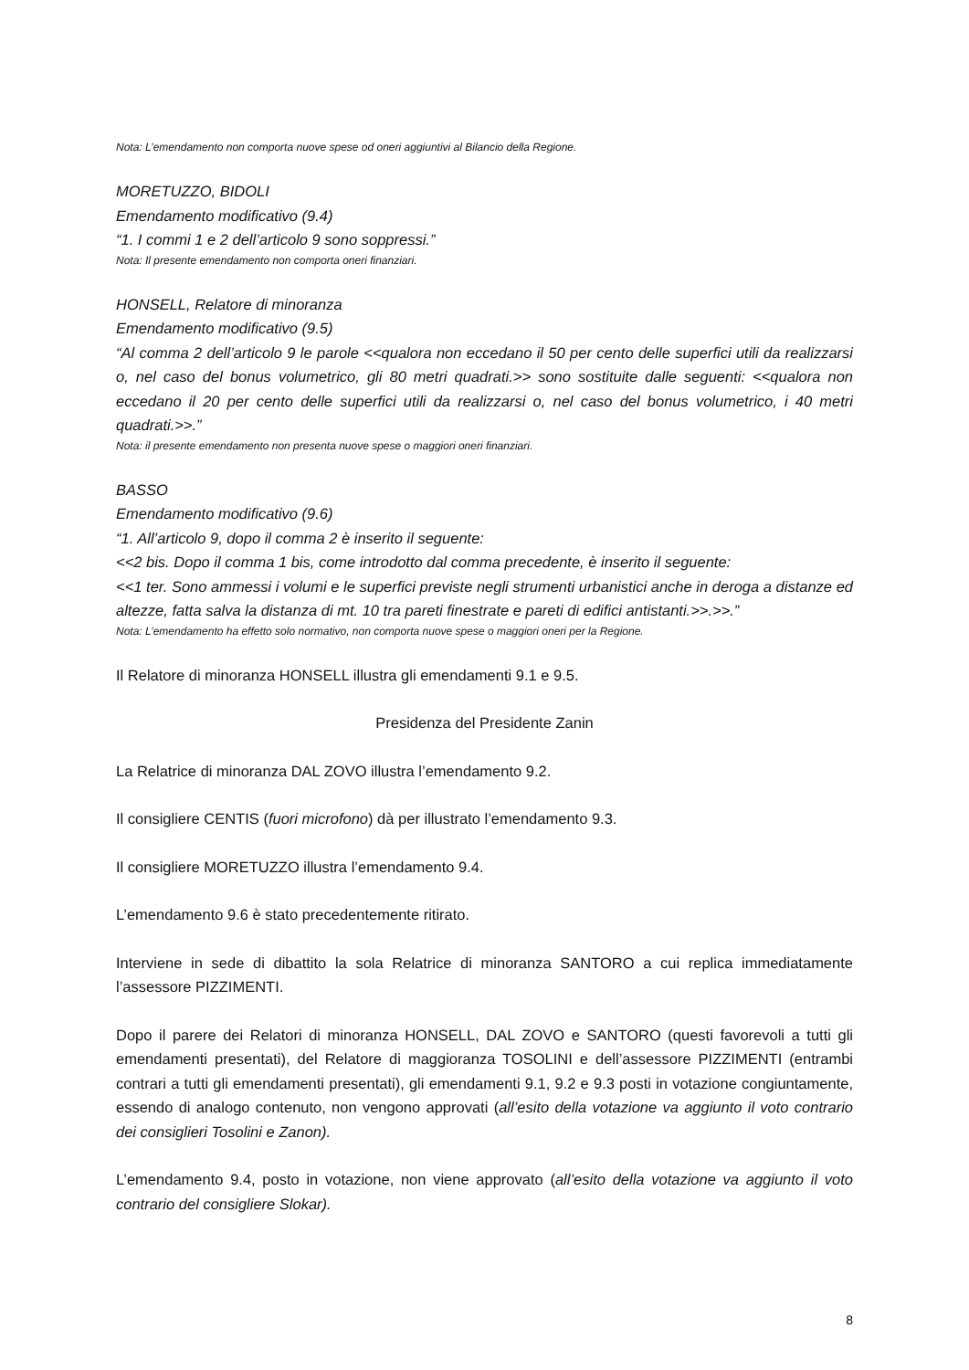Nota: L’emendamento non comporta nuove spese od oneri aggiuntivi al Bilancio della Regione.
MORETUZZO, BIDOLI
Emendamento modificativo (9.4)
“1. I commi 1 e 2 dell’articolo 9 sono soppressi.”
Nota: Il presente emendamento non comporta oneri finanziari.
HONSELL, Relatore di minoranza
Emendamento modificativo (9.5)
“Al comma 2 dell’articolo 9 le parole <<qualora non eccedano il 50 per cento delle superfici utili da realizzarsi o, nel caso del bonus volumetrico, gli 80 metri quadrati.>> sono sostituite dalle seguenti: <<qualora non eccedano il 20 per cento delle superfici utili da realizzarsi o, nel caso del bonus volumetrico, i 40 metri quadrati.>>.”
Nota: il presente emendamento non presenta nuove spese o maggiori oneri finanziari.
BASSO
Emendamento modificativo (9.6)
“1. All’articolo 9, dopo il comma 2 è inserito il seguente:
<<2 bis. Dopo il comma 1 bis, come introdotto dal comma precedente, è inserito il seguente:
<<1 ter. Sono ammessi i volumi e le superfici previste negli strumenti urbanistici anche in deroga a distanze ed altezze, fatta salva la distanza di mt. 10 tra pareti finestrate e pareti di edifici antistanti.>>.>>.”
Nota: L’emendamento ha effetto solo normativo, non comporta nuove spese o maggiori oneri per la Regione.
Il Relatore di minoranza HONSELL illustra gli emendamenti 9.1 e 9.5.
Presidenza del Presidente Zanin
La Relatrice di minoranza DAL ZOVO illustra l’emendamento 9.2.
Il consigliere CENTIS (fuori microfono) dà per illustrato l’emendamento 9.3.
Il consigliere MORETUZZO illustra l’emendamento 9.4.
L’emendamento 9.6 è stato precedentemente ritirato.
Interviene in sede di dibattito la sola Relatrice di minoranza SANTORO a cui replica immediatamente l’assessore PIZZIMENTI.
Dopo il parere dei Relatori di minoranza HONSELL, DAL ZOVO e SANTORO (questi favorevoli a tutti gli emendamenti presentati), del Relatore di maggioranza TOSOLINI e dell’assessore PIZZIMENTI (entrambi contrari a tutti gli emendamenti presentati), gli emendamenti 9.1, 9.2 e 9.3 posti in votazione congiuntamente, essendo di analogo contenuto, non vengono approvati (all’esito della votazione va aggiunto il voto contrario dei consiglieri Tosolini e Zanon).
L’emendamento 9.4, posto in votazione, non viene approvato (all’esito della votazione va aggiunto il voto contrario del consigliere Slokar).
8